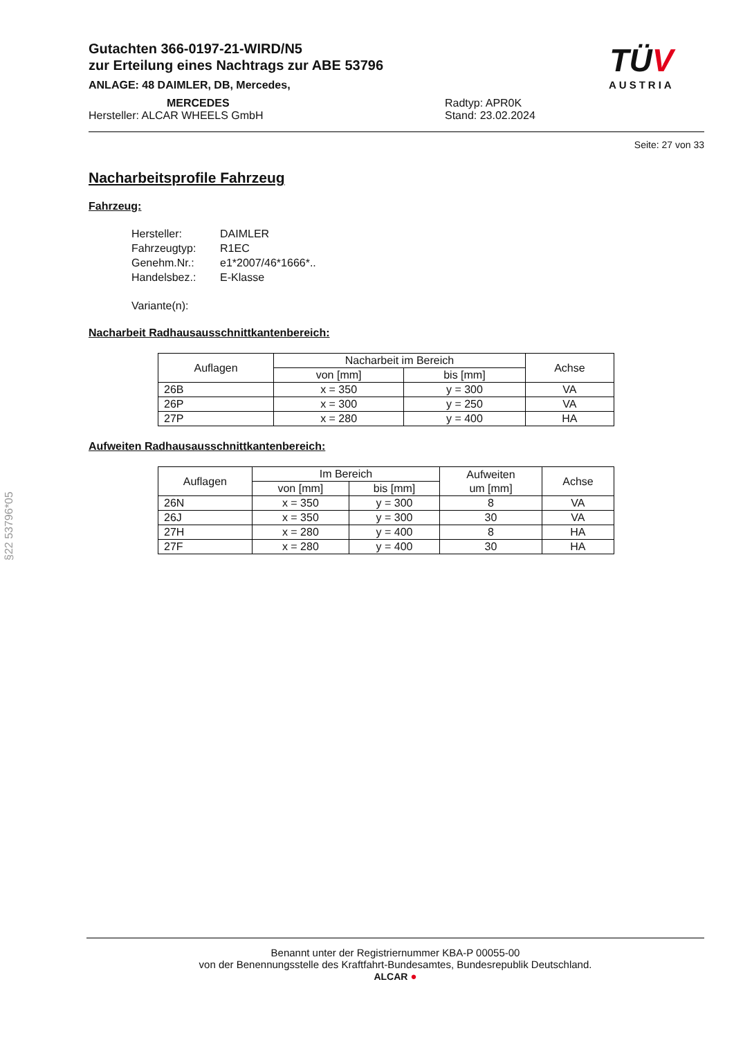Gutachten 366-0197-21-WIRD/N5
zur Erteilung eines Nachtrags zur ABE 53796
ANLAGE: 48 DAIMLER, DB, Mercedes,
MERCEDES
Hersteller: ALCAR WHEELS GmbH
Radtyp: APR0K
Stand: 23.02.2024
Seite: 27 von 33
TÜV
AUSTRIA
Nacharbeitsprofile Fahrzeug
Fahrzeug:
Hersteller: DAIMLER
Fahrzeugtyp: R1EC
Genehm.Nr.: e1*2007/46*1666*..
Handelsbez.: E-Klasse
Variante(n):
Nacharbeit Radhausausschnittkantenbereich:
| Auflagen | Nacharbeit im Bereich | | Achse |
| --- | --- | --- | --- |
| | von [mm] | bis [mm] | |
| 26B | x = 350 | y = 300 | VA |
| 26P | x = 300 | y = 250 | VA |
| 27P | x = 280 | y = 400 | HA |
Aufweiten Radhausausschnittkantenbereich:
| Auflagen | Im Bereich | | Aufweiten um [mm] | Achse |
| --- | --- | --- | --- | --- |
| | von [mm] | bis [mm] | | |
| 26N | x = 350 | y = 300 | 8 | VA |
| 26J | x = 350 | y = 300 | 30 | VA |
| 27H | x = 280 | y = 400 | 8 | HA |
| 27F | x = 280 | y = 400 | 30 | HA |
§22 53796*05
Benannt unter der Registriernummer KBA-P 00055-00
von der Benennungsstelle des Kraftfahrt-Bundesamtes, Bundesrepublik Deutschland.
ALCAR ●